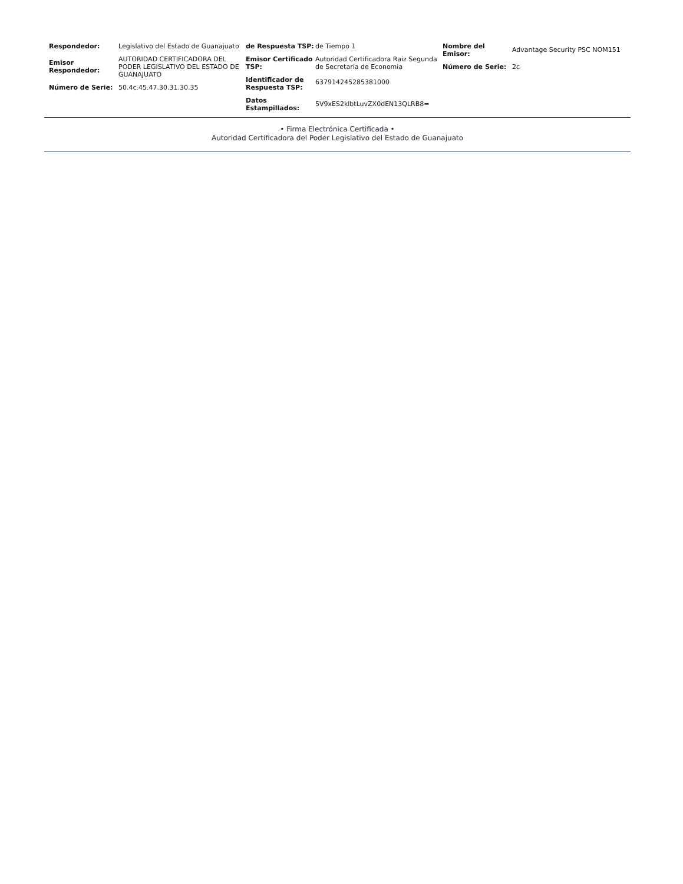Respondedor: Legislativo del Estado de Guanajuato
Emisor Respondedor:
AUTORIDAD CERTIFICADORA DEL PODER LEGISLATIVO DEL ESTADO DE GUANAJUATO
Número de Serie: 50.4c.45.47.30.31.30.35
de Respuesta TSP: de Tiempo 1
Emisor Certificado TSP:
Autoridad Certificadora Raiz Segunda de Secretaria de Economia
Identificador de Respuesta TSP:
637914245285381000
Datos Estampillados:
5V9xES2klbtLuvZX0dEN13QLRB8=
Nombre del Emisor:
Advantage Security PSC NOM151
Número de Serie: 2c
• Firma Electrónica Certificada •
Autoridad Certificadora del Poder Legislativo del Estado de Guanajuato